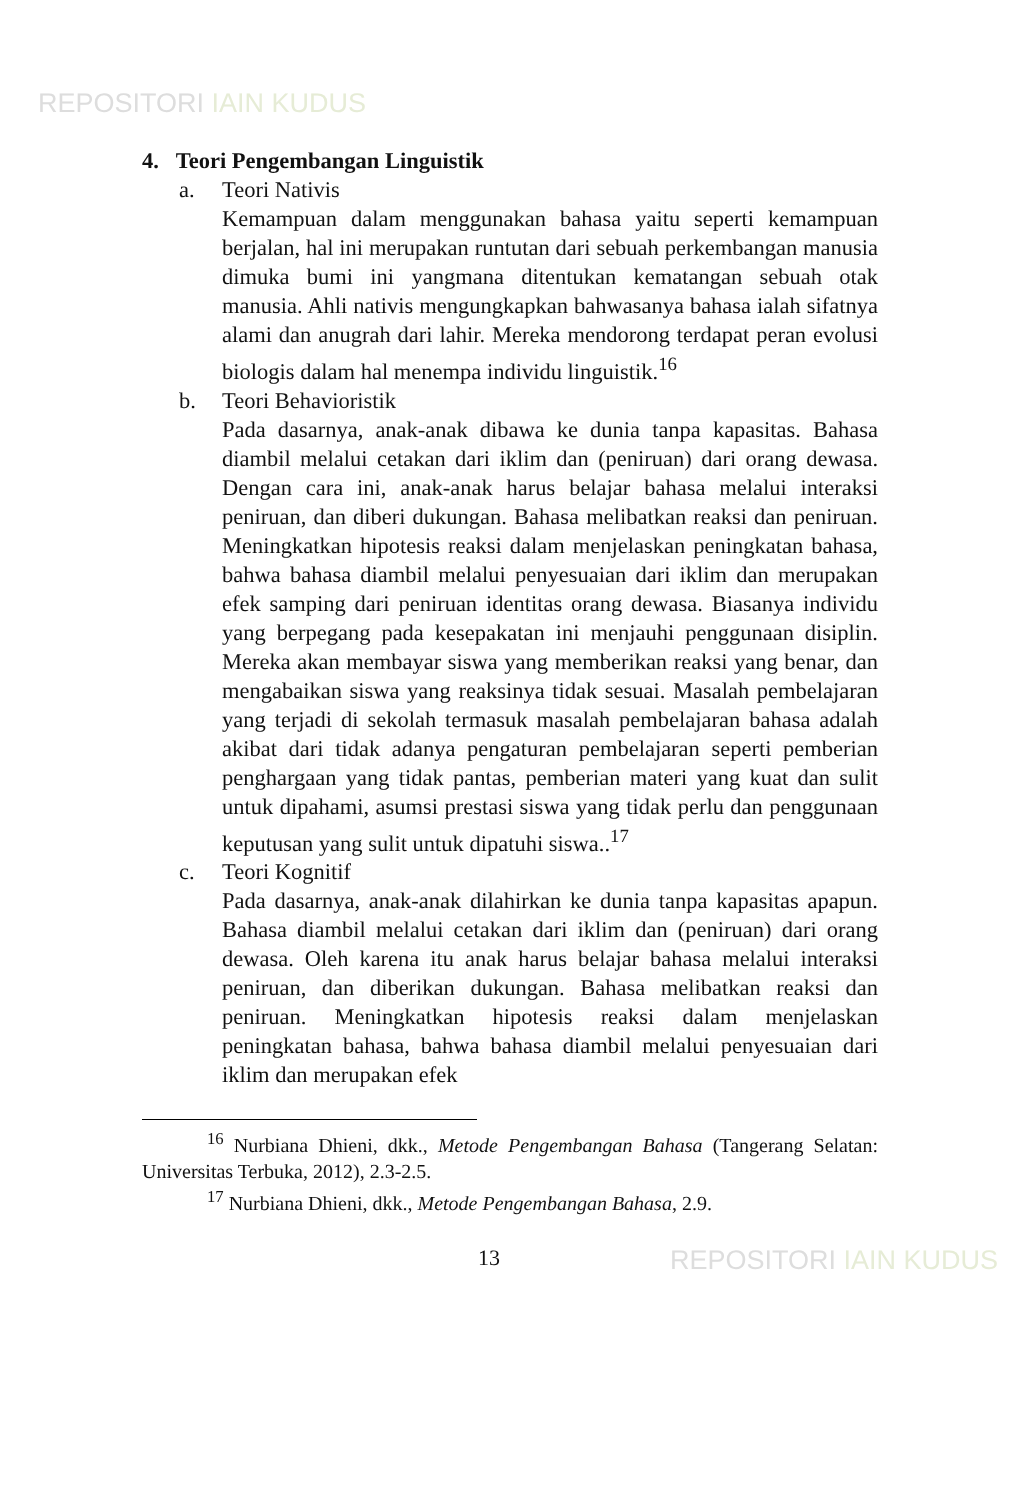REPOSITORI IAIN KUDUS
4. Teori Pengembangan Linguistik
a. Teori Nativis
Kemampuan dalam menggunakan bahasa yaitu seperti kemampuan berjalan, hal ini merupakan runtutan dari sebuah perkembangan manusia dimuka bumi ini yangmana ditentukan kematangan sebuah otak manusia. Ahli nativis mengungkapkan bahwasanya bahasa ialah sifatnya alami dan anugrah dari lahir. Mereka mendorong terdapat peran evolusi biologis dalam hal menempa individu linguistik.<sup>16</sup>
b. Teori Behavioristik
Pada dasarnya, anak-anak dibawa ke dunia tanpa kapasitas. Bahasa diambil melalui cetakan dari iklim dan (peniruan) dari orang dewasa. Dengan cara ini, anak-anak harus belajar bahasa melalui interaksi peniruan, dan diberi dukungan. Bahasa melibatkan reaksi dan peniruan. Meningkatkan hipotesis reaksi dalam menjelaskan peningkatan bahasa, bahwa bahasa diambil melalui penyesuaian dari iklim dan merupakan efek samping dari peniruan identitas orang dewasa. Biasanya individu yang berpegang pada kesepakatan ini menjauhi penggunaan disiplin. Mereka akan membayar siswa yang memberikan reaksi yang benar, dan mengabaikan siswa yang reaksinya tidak sesuai. Masalah pembelajaran yang terjadi di sekolah termasuk masalah pembelajaran bahasa adalah akibat dari tidak adanya pengaturan pembelajaran seperti pemberian penghargaan yang tidak pantas, pemberian materi yang kuat dan sulit untuk dipahami, asumsi prestasi siswa yang tidak perlu dan penggunaan keputusan yang sulit untuk dipatuhi siswa..<sup>17</sup>
c. Teori Kognitif
Pada dasarnya, anak-anak dilahirkan ke dunia tanpa kapasitas apapun. Bahasa diambil melalui cetakan dari iklim dan (peniruan) dari orang dewasa. Oleh karena itu anak harus belajar bahasa melalui interaksi peniruan, dan diberikan dukungan. Bahasa melibatkan reaksi dan peniruan. Meningkatkan hipotesis reaksi dalam menjelaskan peningkatan bahasa, bahwa bahasa diambil melalui penyesuaian dari iklim dan merupakan efek
<sup>16</sup> Nurbiana Dhieni, dkk., Metode Pengembangan Bahasa (Tangerang Selatan: Universitas Terbuka, 2012), 2.3-2.5.
<sup>17</sup> Nurbiana Dhieni, dkk., Metode Pengembangan Bahasa, 2.9.
13
REPOSITORI IAIN KUDUS